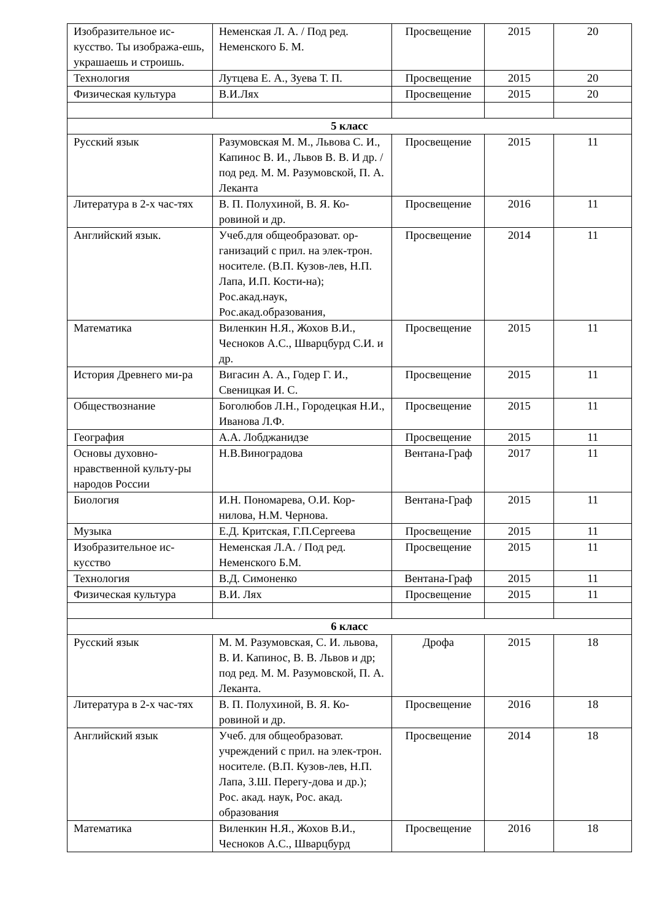| Изобразительное ис-кусство. Ты изобража-ешь, украшаешь и строишь. | Неменская Л. А. / Под ред. Неменского Б. М. | Просвещение | 2015 | 20 |
| Технология | Лутцева Е. А., Зуева Т. П. | Просвещение | 2015 | 20 |
| Физическая культура | В.И.Лях | Просвещение | 2015 | 20 |
| 5 класс | | | | |
| Русский язык | Разумовская М. М., Львова С. И., Капинос В. И., Львов В. В. И др. / под ред. М. М. Разумовской, П. А. Леканта | Просвещение | 2015 | 11 |
| Литература в 2-х час-тях | В. П. Полухиной, В. Я. Ко-ровиной и др. | Просвещение | 2016 | 11 |
| Английский язык. | Учеб.для общеобразоват. ор-ганизаций с прил. на элек-трон. носителе. (В.П. Кузов-лев, Н.П. Лапа, И.П. Кости-на); Рос.акад.наук, Рос.акад.образования, | Просвещение | 2014 | 11 |
| Математика | Виленкин Н.Я., Жохов В.И., Чесноков А.С., Шварцбурд С.И. и др. | Просвещение | 2015 | 11 |
| История Древнего ми-ра | Вигасин А. А., Годер Г. И., Свеницкая И. С. | Просвещение | 2015 | 11 |
| Обществознание | Боголюбов Л.Н., Городецкая Н.И., Иванова Л.Ф. | Просвещение | 2015 | 11 |
| География | А.А. Лобджанидзе | Просвещение | 2015 | 11 |
| Основы духовно-нравственной культу-ры народов России | Н.В.Виноградова | Вентана-Граф | 2017 | 11 |
| Биология | И.Н. Пономарева, О.И. Кор-нилова, Н.М. Чернова. | Вентана-Граф | 2015 | 11 |
| Музыка | Е.Д. Критская, Г.П.Сергеева | Просвещение | 2015 | 11 |
| Изобразительное ис-кусство | Неменская Л.А. / Под ред. Неменского Б.М. | Просвещение | 2015 | 11 |
| Технология | В.Д. Симоненко | Вентана-Граф | 2015 | 11 |
| Физическая культура | В.И. Лях | Просвещение | 2015 | 11 |
| 6 класс | | | | |
| Русский язык | М. М. Разумовская, С. И. львова, В. И. Капинос, В. В. Львов и др; под ред. М. М. Разумовской, П. А. Леканта. | Дрофа | 2015 | 18 |
| Литература в 2-х час-тях | В. П. Полухиной, В. Я. Ко-ровиной и др. | Просвещение | 2016 | 18 |
| Английский язык | Учеб. для общеобразоват. учреждений с прил. на элек-трон. носителе. (В.П. Кузов-лев, Н.П. Лапа, З.Ш. Перегу-дова и др.); Рос. акад. наук, Рос. акад. образования | Просвещение | 2014 | 18 |
| Математика | Виленкин Н.Я., Жохов В.И., Чесноков А.С., Шварцбурд | Просвещение | 2016 | 18 |